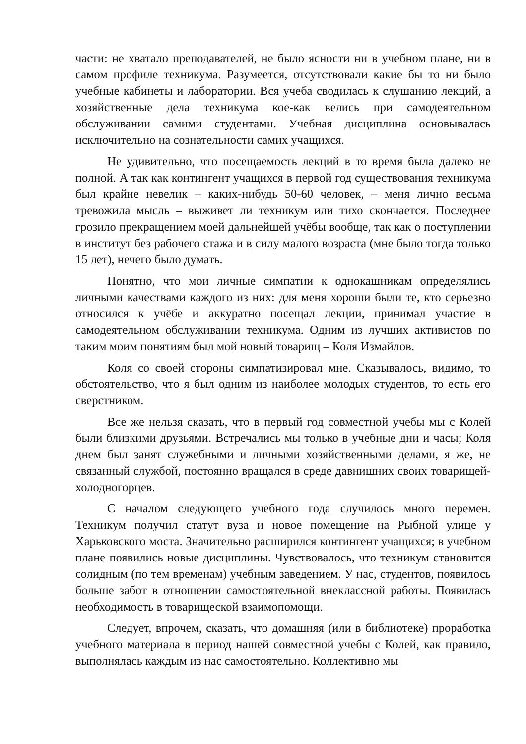части: не хватало преподавателей, не было ясности ни в учебном плане, ни в самом профиле техникума. Разумеется, отсутствовали какие бы то ни было учебные кабинеты и лаборатории. Вся учеба сводилась к слушанию лекций, а хозяйственные дела техникума кое-как велись при самодеятельном обслуживании самими студентами. Учебная дисциплина основывалась исключительно на сознательности самих учащихся.
Не удивительно, что посещаемость лекций в то время была далеко не полной. А так как контингент учащихся в первой год существования техникума был крайне невелик – каких-нибудь 50-60 человек, – меня лично весьма тревожила мысль – выживет ли техникум или тихо скончается. Последнее грозило прекращением моей дальнейшей учёбы вообще, так как о поступлении в институт без рабочего стажа и в силу малого возраста (мне было тогда только 15 лет), нечего было думать.
Понятно, что мои личные симпатии к однокашникам определялись личными качествами каждого из них: для меня хороши были те, кто серьезно относился к учёбе и аккуратно посещал лекции, принимал участие в самодеятельном обслуживании техникума. Одним из лучших активистов по таким моим понятиям был мой новый товарищ – Коля Измайлов.
Коля со своей стороны симпатизировал мне. Сказывалось, видимо, то обстоятельство, что я был одним из наиболее молодых студентов, то есть его сверстником.
Все же нельзя сказать, что в первый год совместной учебы мы с Колей были близкими друзьями. Встречались мы только в учебные дни и часы; Коля днем был занят служебными и личными хозяйственными делами, я же, не связанный службой, постоянно вращался в среде давнишних своих товарищей-холодногорцев.
С началом следующего учебного года случилось много перемен. Техникум получил статут вуза и новое помещение на Рыбной улице у Харьковского моста. Значительно расширился контингент учащихся; в учебном плане появились новые дисциплины. Чувствовалось, что техникум становится солидным (по тем временам) учебным заведением. У нас, студентов, появилось больше забот в отношении самостоятельной внеклассной работы. Появилась необходимость в товарищеской взаимопомощи.
Следует, впрочем, сказать, что домашняя (или в библиотеке) проработка учебного материала в период нашей совместной учебы с Колей, как правило, выполнялась каждым из нас самостоятельно. Коллективно мы